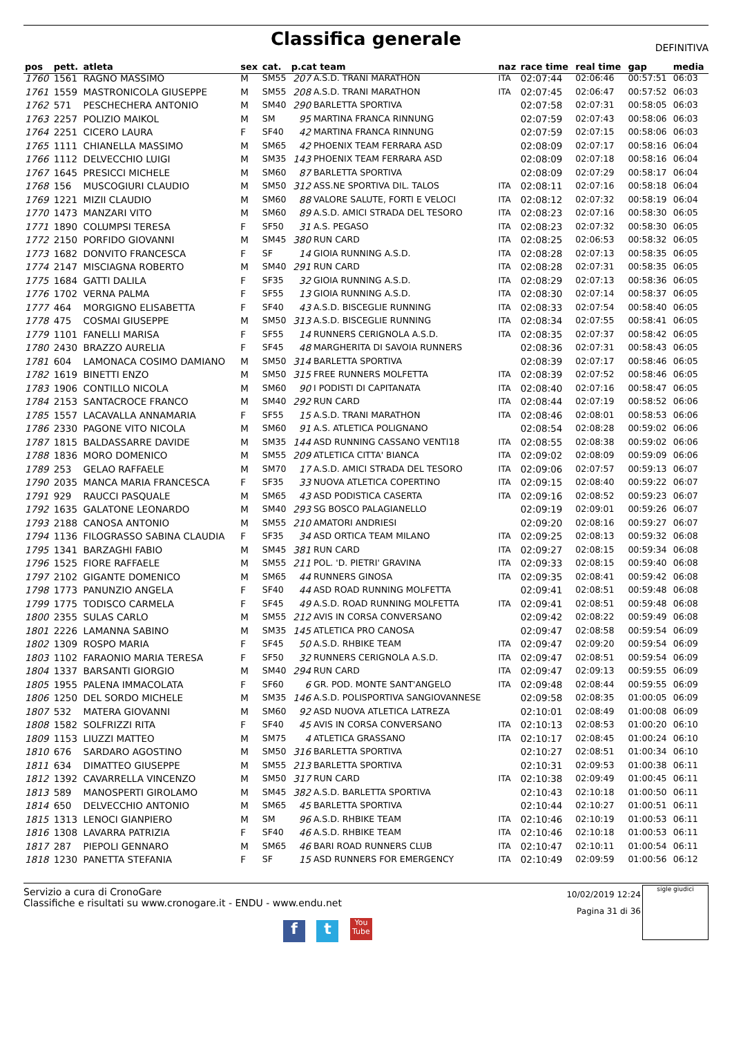Classifica generale
DEFINITIVA
| pos | pett. | atleta | sex | cat. | p.cat team | | naz | race time | real time | gap | media |
| --- | --- | --- | --- | --- | --- | --- | --- | --- | --- | --- | --- |
| 1760 | 1561 | RAGNO MASSIMO | M | SM55 | 207 | A.S.D. TRANI MARATHON | ITA | 02:07:44 | 02:06:46 | 00:57:51 | 06:03 |
| 1761 | 1559 | MASTRONICOLA GIUSEPPE | M | SM55 | 208 | A.S.D. TRANI MARATHON | ITA | 02:07:45 | 02:06:47 | 00:57:52 | 06:03 |
| 1762 | 571 | PESCHECHERA ANTONIO | M | SM40 | 290 | BARLETTA SPORTIVA | | 02:07:58 | 02:07:31 | 00:58:05 | 06:03 |
| 1763 | 2257 | POLIZIO MAIKOL | M | SM | 95 | MARTINA FRANCA RINNUNG | | 02:07:59 | 02:07:43 | 00:58:06 | 06:03 |
| 1764 | 2251 | CICERO LAURA | F | SF40 | 42 | MARTINA FRANCA RINNUNG | | 02:07:59 | 02:07:15 | 00:58:06 | 06:03 |
| 1765 | 1111 | CHIANELLA MASSIMO | M | SM65 | 42 | PHOENIX TEAM FERRARA ASD | | 02:08:09 | 02:07:17 | 00:58:16 | 06:04 |
| 1766 | 1112 | DELVECCHIO LUIGI | M | SM35 | 143 | PHOENIX TEAM FERRARA ASD | | 02:08:09 | 02:07:18 | 00:58:16 | 06:04 |
| 1767 | 1645 | PRESICCI MICHELE | M | SM60 | 87 | BARLETTA SPORTIVA | | 02:08:09 | 02:07:29 | 00:58:17 | 06:04 |
| 1768 | 156 | MUSCOGIURI CLAUDIO | M | SM50 | 312 | ASS.NE SPORTIVA DIL. TALOS | ITA | 02:08:11 | 02:07:16 | 00:58:18 | 06:04 |
| 1769 | 1221 | MIZII CLAUDIO | M | SM60 | 88 | VALORE SALUTE, FORTI E VELOCI | ITA | 02:08:12 | 02:07:32 | 00:58:19 | 06:04 |
| 1770 | 1473 | MANZARI VITO | M | SM60 | 89 | A.S.D. AMICI STRADA DEL TESORO | ITA | 02:08:23 | 02:07:16 | 00:58:30 | 06:05 |
| 1771 | 1890 | COLUMPSI TERESA | F | SF50 | 31 | A.S. PEGASO | ITA | 02:08:23 | 02:07:32 | 00:58:30 | 06:05 |
| 1772 | 2150 | PORFIDO GIOVANNI | M | SM45 | 380 | RUN CARD | ITA | 02:08:25 | 02:06:53 | 00:58:32 | 06:05 |
| 1773 | 1682 | DONVITO FRANCESCA | F | SF | 14 | GIOIA RUNNING A.S.D. | ITA | 02:08:28 | 02:07:13 | 00:58:35 | 06:05 |
| 1774 | 2147 | MISCIAGNA ROBERTO | M | SM40 | 291 | RUN CARD | ITA | 02:08:28 | 02:07:31 | 00:58:35 | 06:05 |
| 1775 | 1684 | GATTI DALILA | F | SF35 | 32 | GIOIA RUNNING A.S.D. | ITA | 02:08:29 | 02:07:13 | 00:58:36 | 06:05 |
| 1776 | 1702 | VERNA PALMA | F | SF55 | 13 | GIOIA RUNNING A.S.D. | ITA | 02:08:30 | 02:07:14 | 00:58:37 | 06:05 |
| 1777 | 464 | MORGIGNO ELISABETTA | F | SF40 | 43 | A.S.D. BISCEGLIE RUNNING | ITA | 02:08:33 | 02:07:54 | 00:58:40 | 06:05 |
| 1778 | 475 | COSMAI GIUSEPPE | M | SM50 | 313 | A.S.D. BISCEGLIE RUNNING | ITA | 02:08:34 | 02:07:55 | 00:58:41 | 06:05 |
| 1779 | 1101 | FANELLI MARISA | F | SF55 | 14 | RUNNERS CERIGNOLA A.S.D. | ITA | 02:08:35 | 02:07:37 | 00:58:42 | 06:05 |
| 1780 | 2430 | BRAZZO AURELIA | F | SF45 | 48 | MARGHERITA DI SAVOIA RUNNERS | | 02:08:36 | 02:07:31 | 00:58:43 | 06:05 |
| 1781 | 604 | LAMONACA COSIMO DAMIANO | M | SM50 | 314 | BARLETTA SPORTIVA | | 02:08:39 | 02:07:17 | 00:58:46 | 06:05 |
| 1782 | 1619 | BINETTI ENZO | M | SM50 | 315 | FREE RUNNERS MOLFETTA | ITA | 02:08:39 | 02:07:52 | 00:58:46 | 06:05 |
| 1783 | 1906 | CONTILLO NICOLA | M | SM60 | 90 | I PODISTI DI CAPITANATA | ITA | 02:08:40 | 02:07:16 | 00:58:47 | 06:05 |
| 1784 | 2153 | SANTACROCE FRANCO | M | SM40 | 292 | RUN CARD | ITA | 02:08:44 | 02:07:19 | 00:58:52 | 06:06 |
| 1785 | 1557 | LACAVALLA ANNAMARIA | F | SF55 | 15 | A.S.D. TRANI MARATHON | ITA | 02:08:46 | 02:08:01 | 00:58:53 | 06:06 |
| 1786 | 2330 | PAGONE VITO NICOLA | M | SM60 | 91 | A.S. ATLETICA POLIGNANO | | 02:08:54 | 02:08:28 | 00:59:02 | 06:06 |
| 1787 | 1815 | BALDASSARRE DAVIDE | M | SM35 | 144 | ASD RUNNING CASSANO VENTI18 | ITA | 02:08:55 | 02:08:38 | 00:59:02 | 06:06 |
| 1788 | 1836 | MORO DOMENICO | M | SM55 | 209 | ATLETICA CITTA' BIANCA | ITA | 02:09:02 | 02:08:09 | 00:59:09 | 06:06 |
| 1789 | 253 | GELAO RAFFAELE | M | SM70 | 17 | A.S.D. AMICI STRADA DEL TESORO | ITA | 02:09:06 | 02:07:57 | 00:59:13 | 06:07 |
| 1790 | 2035 | MANCA MARIA FRANCESCA | F | SF35 | 33 | NUOVA ATLETICA COPERTINO | ITA | 02:09:15 | 02:08:40 | 00:59:22 | 06:07 |
| 1791 | 929 | RAUCCI PASQUALE | M | SM65 | 43 | ASD PODISTICA CASERTA | ITA | 02:09:16 | 02:08:52 | 00:59:23 | 06:07 |
| 1792 | 1635 | GALATONE LEONARDO | M | SM40 | 293 | SG BOSCO PALAGIANELLO | | 02:09:19 | 02:09:01 | 00:59:26 | 06:07 |
| 1793 | 2188 | CANOSA ANTONIO | M | SM55 | 210 | AMATORI ANDRIESI | | 02:09:20 | 02:08:16 | 00:59:27 | 06:07 |
| 1794 | 1136 | FILOGRASSO SABINA CLAUDIA | F | SF35 | 34 | ASD ORTICA TEAM MILANO | ITA | 02:09:25 | 02:08:13 | 00:59:32 | 06:08 |
| 1795 | 1341 | BARZAGHI FABIO | M | SM45 | 381 | RUN CARD | ITA | 02:09:27 | 02:08:15 | 00:59:34 | 06:08 |
| 1796 | 1525 | FIORE RAFFAELE | M | SM55 | 211 | POL. 'D. PIETRI' GRAVINA | ITA | 02:09:33 | 02:08:15 | 00:59:40 | 06:08 |
| 1797 | 2102 | GIGANTE DOMENICO | M | SM65 | 44 | RUNNERS GINOSA | ITA | 02:09:35 | 02:08:41 | 00:59:42 | 06:08 |
| 1798 | 1773 | PANUNZIO ANGELA | F | SF40 | 44 | ASD ROAD RUNNING MOLFETTA | | 02:09:41 | 02:08:51 | 00:59:48 | 06:08 |
| 1799 | 1775 | TODISCO CARMELA | F | SF45 | 49 | A.S.D. ROAD RUNNING MOLFETTA | ITA | 02:09:41 | 02:08:51 | 00:59:48 | 06:08 |
| 1800 | 2355 | SULAS CARLO | M | SM55 | 212 | AVIS IN CORSA CONVERSANO | | 02:09:42 | 02:08:22 | 00:59:49 | 06:08 |
| 1801 | 2226 | LAMANNA SABINO | M | SM35 | 145 | ATLETICA PRO CANOSA | | 02:09:47 | 02:08:58 | 00:59:54 | 06:09 |
| 1802 | 1309 | ROSPO MARIA | F | SF45 | 50 | A.S.D. RHBIKE TEAM | ITA | 02:09:47 | 02:09:20 | 00:59:54 | 06:09 |
| 1803 | 1102 | FARAONIO MARIA TERESA | F | SF50 | 32 | RUNNERS CERIGNOLA A.S.D. | ITA | 02:09:47 | 02:08:51 | 00:59:54 | 06:09 |
| 1804 | 1337 | BARSANTI GIORGIO | M | SM40 | 294 | RUN CARD | ITA | 02:09:47 | 02:09:13 | 00:59:55 | 06:09 |
| 1805 | 1955 | PALENA IMMACOLATA | F | SF60 | 6 | GR. POD. MONTE SANT'ANGELO | ITA | 02:09:48 | 02:08:44 | 00:59:55 | 06:09 |
| 1806 | 1250 | DEL SORDO MICHELE | M | SM35 | 146 | A.S.D. POLISPORTIVA SANGIOVANNESE | | 02:09:58 | 02:08:35 | 01:00:05 | 06:09 |
| 1807 | 532 | MATERA GIOVANNI | M | SM60 | 92 | ASD NUOVA ATLETICA LATREZA | | 02:10:01 | 02:08:49 | 01:00:08 | 06:09 |
| 1808 | 1582 | SOLFRIZZI RITA | F | SF40 | 45 | AVIS IN CORSA CONVERSANO | ITA | 02:10:13 | 02:08:53 | 01:00:20 | 06:10 |
| 1809 | 1153 | LIUZZI MATTEO | M | SM75 | 4 | ATLETICA GRASSANO | ITA | 02:10:17 | 02:08:45 | 01:00:24 | 06:10 |
| 1810 | 676 | SARDARO AGOSTINO | M | SM50 | 316 | BARLETTA SPORTIVA | | 02:10:27 | 02:08:51 | 01:00:34 | 06:10 |
| 1811 | 634 | DIMATTEO GIUSEPPE | M | SM55 | 213 | BARLETTA SPORTIVA | | 02:10:31 | 02:09:53 | 01:00:38 | 06:11 |
| 1812 | 1392 | CAVARRELLA VINCENZO | M | SM50 | 317 | RUN CARD | ITA | 02:10:38 | 02:09:49 | 01:00:45 | 06:11 |
| 1813 | 589 | MANOSPERTI GIROLAMO | M | SM45 | 382 | A.S.D. BARLETTA SPORTIVA | | 02:10:43 | 02:10:18 | 01:00:50 | 06:11 |
| 1814 | 650 | DELVECCHIO ANTONIO | M | SM65 | 45 | BARLETTA SPORTIVA | | 02:10:44 | 02:10:27 | 01:00:51 | 06:11 |
| 1815 | 1313 | LENOCI GIANPIERO | M | SM | 96 | A.S.D. RHBIKE TEAM | ITA | 02:10:46 | 02:10:19 | 01:00:53 | 06:11 |
| 1816 | 1308 | LAVARRA PATRIZIA | F | SF40 | 46 | A.S.D. RHBIKE TEAM | ITA | 02:10:46 | 02:10:18 | 01:00:53 | 06:11 |
| 1817 | 287 | PIEPOLI GENNARO | M | SM65 | 46 | BARI ROAD RUNNERS CLUB | ITA | 02:10:47 | 02:10:11 | 01:00:54 | 06:11 |
| 1818 | 1230 | PANETTA STEFANIA | F | SF | 15 | ASD RUNNERS FOR EMERGENCY | ITA | 02:10:49 | 02:09:59 | 01:00:56 | 06:12 |
Servizio a cura di CronoGare
Classifiche e risultati su www.cronogare.it - ENDU - www.endu.net
10/02/2019 12:24
Pagina 31 di 36
sigle giudici
f t You Tube